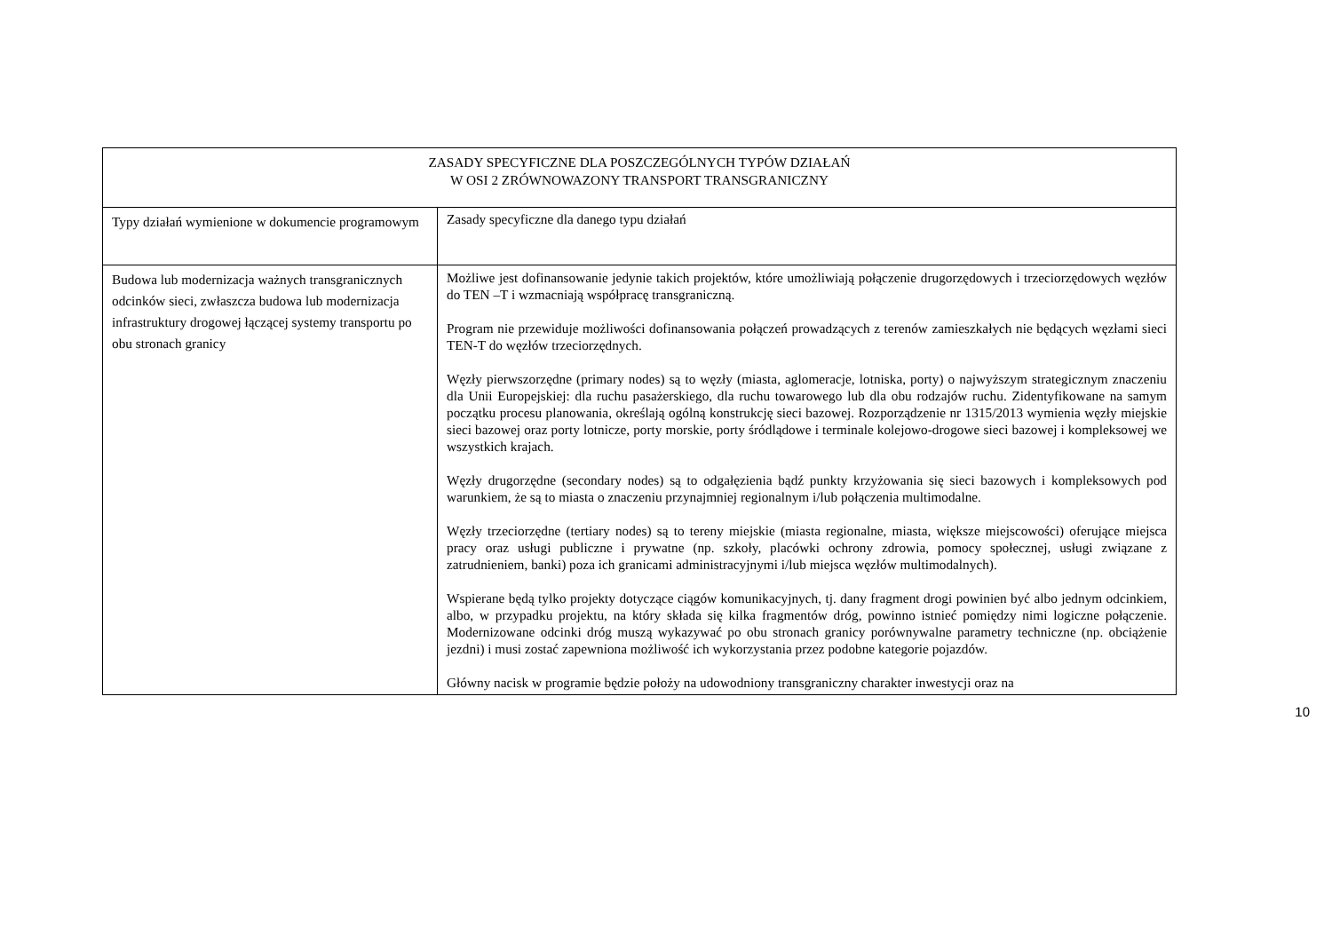| ZASADY SPECYFICZNE DLA POSZCZEGÓLNYCH TYPÓW DZIAŁAŃ W OSI 2 ZRÓWNOWAZONY TRANSPORT TRANSGRANICZNY | |
| Typy działań wymienione w dokumencie programowym | Zasady specyficzne dla danego typu działań |
| Budowa lub modernizacja ważnych transgranicznych odcinków sieci, zwłaszcza budowa lub modernizacja infrastruktury drogowej łączącej systemy transportu po obu stronach granicy | Możliwe jest dofinansowanie jedynie takich projektów, które umożliwiają połączenie drugorzędowych i trzeciorzędowych węzłów do TEN –T i wzmacniają współpracę transgraniczną. Program nie przewiduje możliwości dofinansowania połączeń prowadzących z terenów zamieszkałych nie będących węzłami sieci TEN-T do węzłów trzeciorzędnych. Węzły pierwszorzędne (primary nodes) są to węzły (miasta, aglomeracje, lotniska, porty) o najwyższym strategicznym znaczeniu dla Unii Europejskiej: dla ruchu pasażerskiego, dla ruchu towarowego lub dla obu rodzajów ruchu. Zidentyfikowane na samym początku procesu planowania, określają ogólną konstrukcję sieci bazowej. Rozporządzenie nr 1315/2013 wymienia węzły miejskie sieci bazowej oraz porty lotnicze, porty morskie, porty śródlądowe i terminale kolejowo-drogowe sieci bazowej i kompleksowej we wszystkich krajach. Węzły drugorzędne (secondary nodes) są to odgałęzienia bądź punkty krzyżowania się sieci bazowych i kompleksowych pod warunkiem, że są to miasta o znaczeniu przynajmniej regionalnym i/lub połączenia multimodalne. Węzły trzeciorzędne (tertiary nodes) są to tereny miejskie (miasta regionalne, miasta, większe miejscowości) oferujące miejsca pracy oraz usługi publiczne i prywatne (np. szkoły, placówki ochrony zdrowia, pomocy społecznej, usługi związane z zatrudnieniem, banki) poza ich granicami administracyjnymi i/lub miejsca węzłów multimodalnych). Wspierane będą tylko projekty dotyczące ciągów komunikacyjnych, tj. dany fragment drogi powinien być albo jednym odcinkiem, albo, w przypadku projektu, na który składa się kilka fragmentów dróg, powinno istnieć pomiędzy nimi logiczne połączenie. Modernizowane odcinki dróg muszą wykazywać po obu stronach granicy porównywalne parametry techniczne (np. obciążenie jezdni) i musi zostać zapewniona możliwość ich wykorzystania przez podobne kategorie pojazdów. Główny nacisk w programie będzie położy na udowodniony transgraniczny charakter inwestycji oraz na |
10